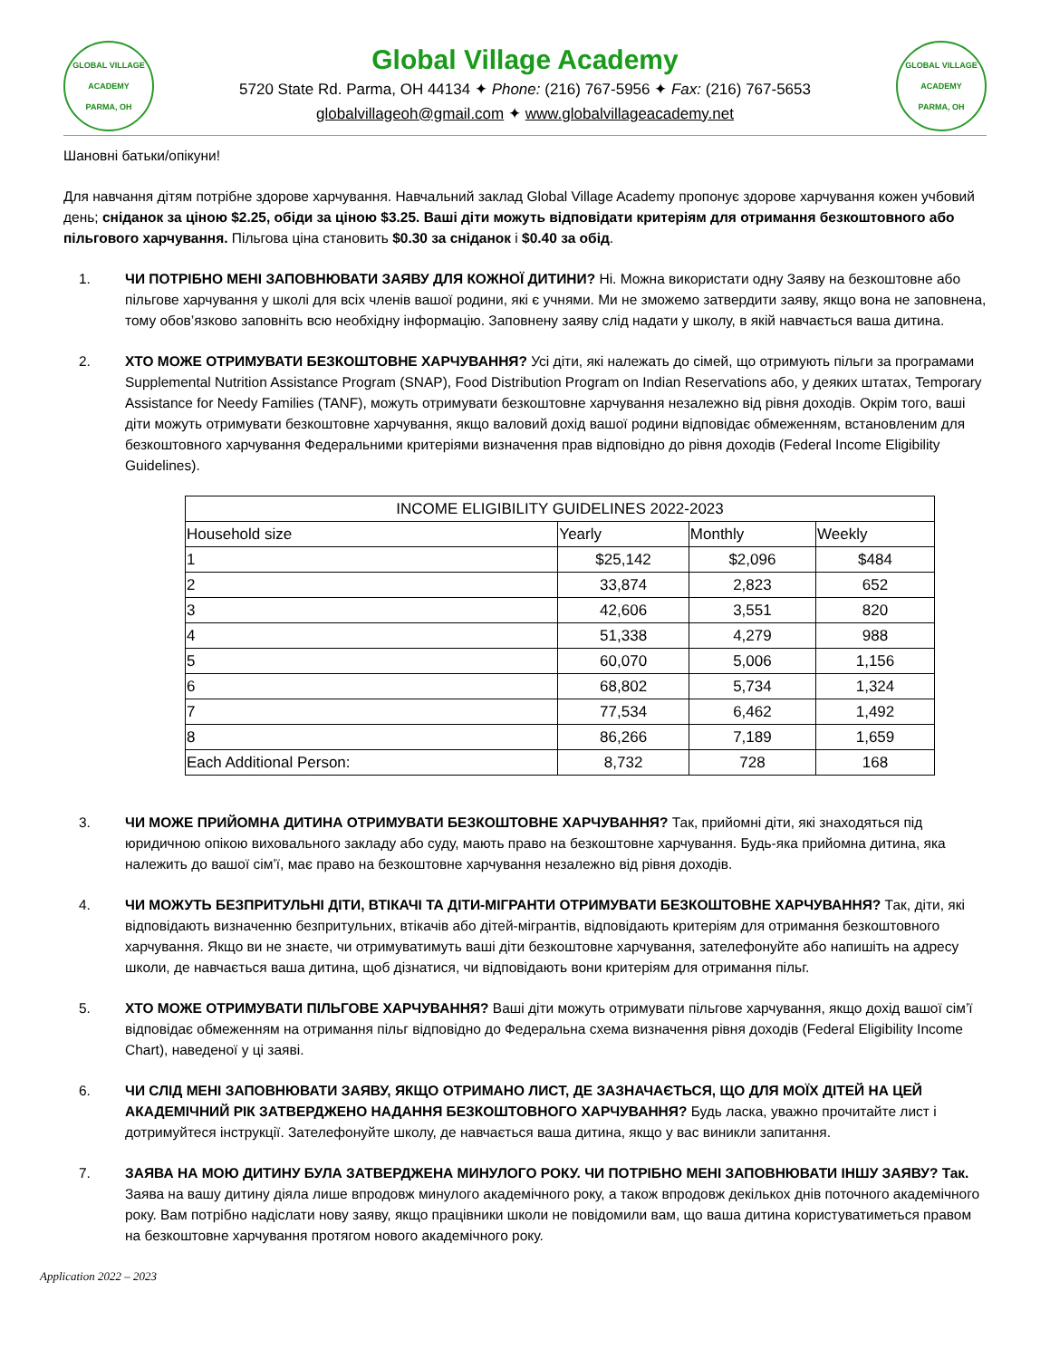GLOBAL VILLAGE ACADEMY
PARMA, OH
Global Village Academy
5720 State Rd. Parma, OH 44134 ✦ Phone: (216) 767-5956 ✦ Fax: (216) 767-5653
globalvillageoh@gmail.com ✦ www.globalvillageacademy.net
GLOBAL VILLAGE ACADEMY
PARMA, OH
Шановні батьки/опікуни!
Для навчання дітям потрібне здорове харчування. Навчальний заклад Global Village Academy пропонує здорове харчування кожен учбовий день; сніданок за ціною $2.25, обіди за ціною $3.25. Ваші діти можуть відповідати критеріям для отримання безкоштовного або пільгового харчування. Пільгова ціна становить $0.30 за сніданок і $0.40 за обід.
1. ЧИ ПОТРІБНО МЕНІ ЗАПОВНЮВАТИ ЗАЯВУ ДЛЯ КОЖНОЇ ДИТИНИ? Ні. Можна використати одну Заяву на безкоштовне або пільгове харчування у школі для всіх членів вашої родини, які є учнями. Ми не зможемо затвердити заяву, якщо вона не заповнена, тому обов’язково заповніть всю необхідну інформацію. Заповнену заяву слід надати у школу, в якій навчається ваша дитина.
2. ХТО МОЖЕ ОТРИМУВАТИ БЕЗКОШТОВНЕ ХАРЧУВАННЯ? Усі діти, які належать до сімей, що отримують пільги за програмами Supplemental Nutrition Assistance Program (SNAP), Food Distribution Program on Indian Reservations або, у деяких штатах, Temporary Assistance for Needy Families (TANF), можуть отримувати безкоштовне харчування незалежно від рівня доходів. Окрім того, ваші діти можуть отримувати безкоштовне харчування, якщо валовий дохід вашої родини відповідає обмеженням, встановленим для безкоштовного харчування Федеральними критеріями визначення прав відповідно до рівня доходів (Federal Income Eligibility Guidelines).
| INCOME ELIGIBILITY GUIDELINES 2022-2023 | | | |
| --- | --- | --- | --- |
| Household size | Yearly | Monthly | Weekly |
| 1 | $25,142 | $2,096 | $484 |
| 2 | 33,874 | 2,823 | 652 |
| 3 | 42,606 | 3,551 | 820 |
| 4 | 51,338 | 4,279 | 988 |
| 5 | 60,070 | 5,006 | 1,156 |
| 6 | 68,802 | 5,734 | 1,324 |
| 7 | 77,534 | 6,462 | 1,492 |
| 8 | 86,266 | 7,189 | 1,659 |
| Each Additional Person: | 8,732 | 728 | 168 |
3. ЧИ МОЖЕ ПРИЙОМНА ДИТИНА ОТРИМУВАТИ БЕЗКОШТОВНЕ ХАРЧУВАННЯ? Так, прийомні діти, які знаходяться під юридичною опікою виховального закладу або суду, мають право на безкоштовне харчування. Будь-яка прийомна дитина, яка належить до вашої сім’ї, має право на безкоштовне харчування незалежно від рівня доходів.
4. ЧИ МОЖУТЬ БЕЗПРИТУЛЬНІ ДІТИ, ВТІКАЧІ ТА ДІТИ-МІГРАНТИ ОТРИМУВАТИ БЕЗКОШТОВНЕ ХАРЧУВАННЯ? Так, діти, які відповідають визначенню безпритульних, втікачів або дітей-мігрантів, відповідають критеріям для отримання безкоштовного харчування. Якщо ви не знаєте, чи отримуватимуть ваші діти безкоштовне харчування, зателефонуйте або напишіть на адресу школи, де навчається ваша дитина, щоб дізнатися, чи відповідають вони критеріям для отримання пільг.
5. ХТО МОЖЕ ОТРИМУВАТИ ПІЛЬГОВЕ ХАРЧУВАННЯ? Ваші діти можуть отримувати пільгове харчування, якщо дохід вашої сім’ї відповідає обмеженням на отримання пільг відповідно до Федеральна схема визначення рівня доходів (Federal Eligibility Income Chart), наведеної у ці заяві.
6. ЧИ СЛІД МЕНІ ЗАПОВНЮВАТИ ЗАЯВУ, ЯКЩО ОТРИМАНО ЛИСТ, ДЕ ЗАЗНАЧАЄТЬСЯ, ЩО ДЛЯ МОЇХ ДІТЕЙ НА ЦЕЙ АКАДЕМІЧНИЙ РІК ЗАТВЕРДЖЕНО НАДАННЯ БЕЗКОШТОВНОГО ХАРЧУВАННЯ? Будь ласка, уважно прочитайте лист і дотримуйтеся інструкції. Зателефонуйте школу, де навчається ваша дитина, якщо у вас виникли запитання.
7. ЗАЯВА НА МОЮ ДИТИНУ БУЛА ЗАТВЕРДЖЕНА МИНУЛОГО РОКУ. ЧИ ПОТРІБНО МЕНІ ЗАПОВНЮВАТИ ІНШУ ЗАЯВУ? Так. Заява на вашу дитину діяла лише впродовж минулого академічного року, а також впродовж декількох днів поточного академічного року. Вам потрібно надіслати нову заяву, якщо працівники школи не повідомили вам, що ваша дитина користуватиметься правом на безкоштовне харчування протягом нового академічного року.
Application 2022 – 2023